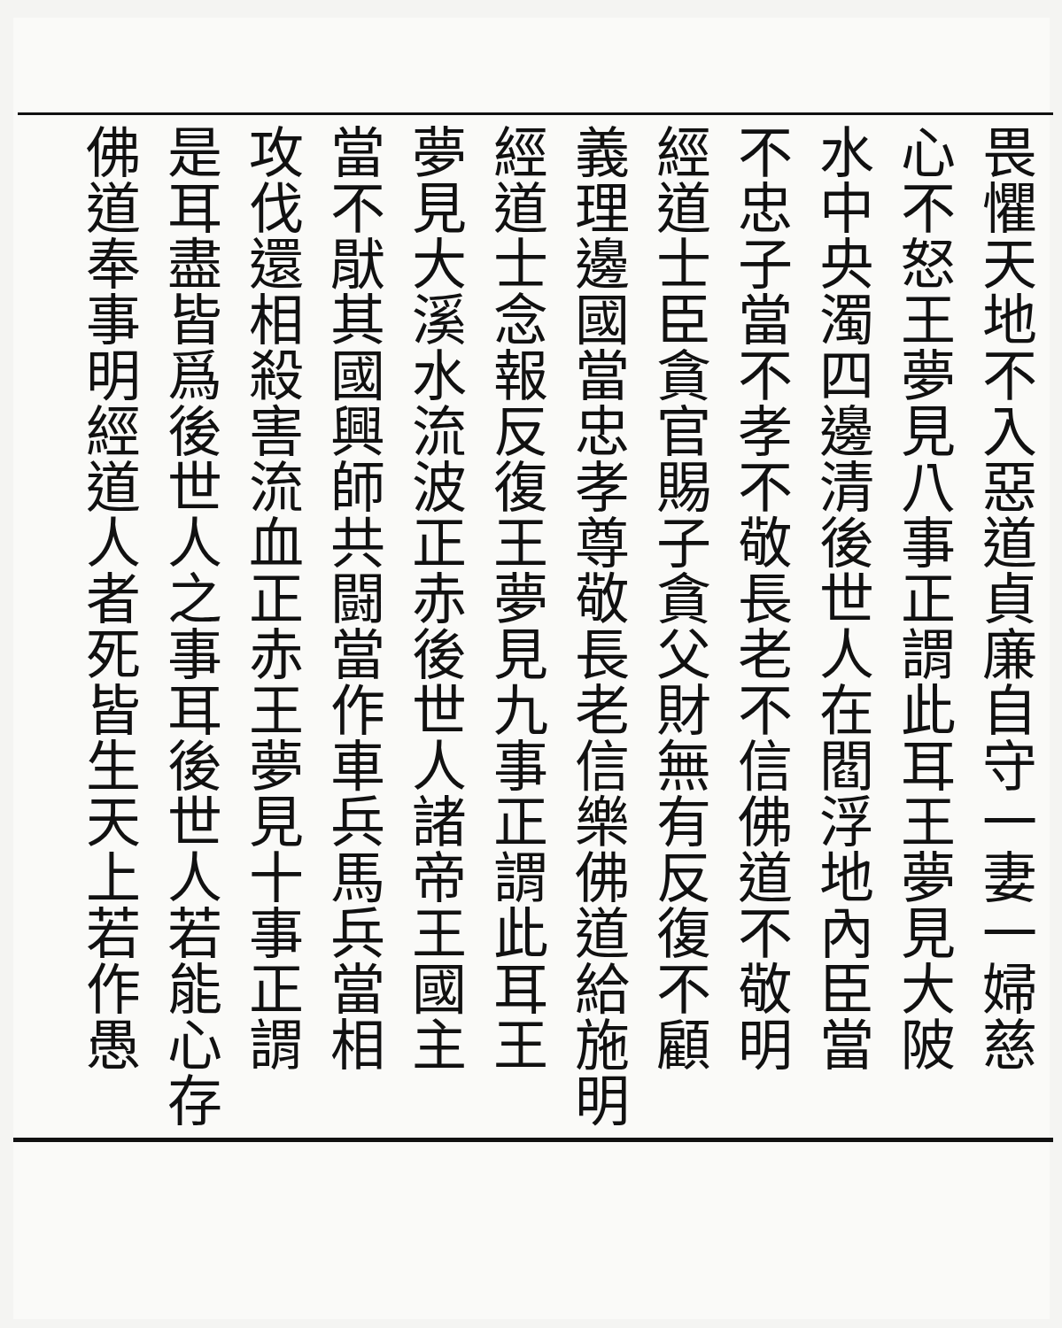畏懼天地不入惡道貞廉自守一妻一婦慈
心不怒王夢見八事正謂此耳王夢見大陂
水中央濁四邊清後世人在閻浮地內臣當
不忠子當不孝不敬長老不信佛道不敬明
經道士臣貪官賜子貪父財無有反復不顧
義理邊國當忠孝尊敬長老信樂佛道給施明
經道士念報反復王夢見九事正謂此耳王
夢見大溪水流波正赤後世人諸帝王國主
當不猒其國興師共闘當作車兵馬兵當相
攻伐還相殺害流血正赤王夢見十事正謂
是耳盡皆爲後世人之事耳後世人若能心存
佛道奉事明經道人者死皆生天上若作愚